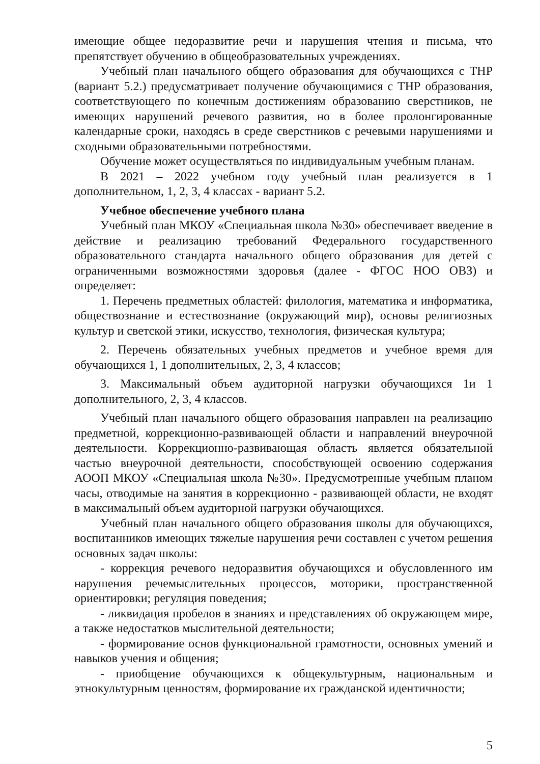имеющие общее недоразвитие речи и нарушения чтения и письма, что препятствует обучению в общеобразовательных учреждениях.
Учебный план начального общего образования для обучающихся с ТНР (вариант 5.2.) предусматривает получение обучающимися с ТНР образования, соответствующего по конечным достижениям образованию сверстников, не имеющих нарушений речевого развития, но в более пролонгированные календарные сроки, находясь в среде сверстников с речевыми нарушениями и сходными образовательными потребностями.
Обучение может осуществляться по индивидуальным учебным планам.
В 2021 – 2022 учебном году учебный план реализуется в 1 дополнительном, 1, 2, 3, 4 классах - вариант 5.2.
Учебное обеспечение учебного плана
Учебный план МКОУ «Специальная школа №30» обеспечивает введение в действие и реализацию требований Федерального государственного образовательного стандарта начального общего образования для детей с ограниченными возможностями здоровья (далее - ФГОС НОО ОВЗ) и определяет:
1. Перечень предметных областей: филология, математика и информатика, обществознание и естествознание (окружающий мир), основы религиозных культур и светской этики, искусство, технология, физическая культура;
2. Перечень обязательных учебных предметов и учебное время для обучающихся 1, 1 дополнительных, 2, 3, 4 классов;
3. Максимальный объем аудиторной нагрузки обучающихся 1и 1 дополнительного, 2, 3, 4 классов.
Учебный план начального общего образования направлен на реализацию предметной, коррекционно-развивающей области и направлений внеурочной деятельности. Коррекционно-развивающая область является обязательной частью внеурочной деятельности, способствующей освоению содержания АООП МКОУ «Специальная школа №30». Предусмотренные учебным планом часы, отводимые на занятия в коррекционно - развивающей области, не входят в максимальный объем аудиторной нагрузки обучающихся.
Учебный план начального общего образования школы для обучающихся, воспитанников имеющих тяжелые нарушения речи составлен с учетом решения основных задач школы:
- коррекция речевого недоразвития обучающихся и обусловленного им нарушения речемыслительных процессов, моторики, пространственной ориентировки; регуляция поведения;
- ликвидация пробелов в знаниях и представлениях об окружающем мире, а также недостатков мыслительной деятельности;
- формирование основ функциональной грамотности, основных умений и навыков учения и общения;
- приобщение обучающихся к общекультурным, национальным и этнокультурным ценностям, формирование их гражданской идентичности;
5